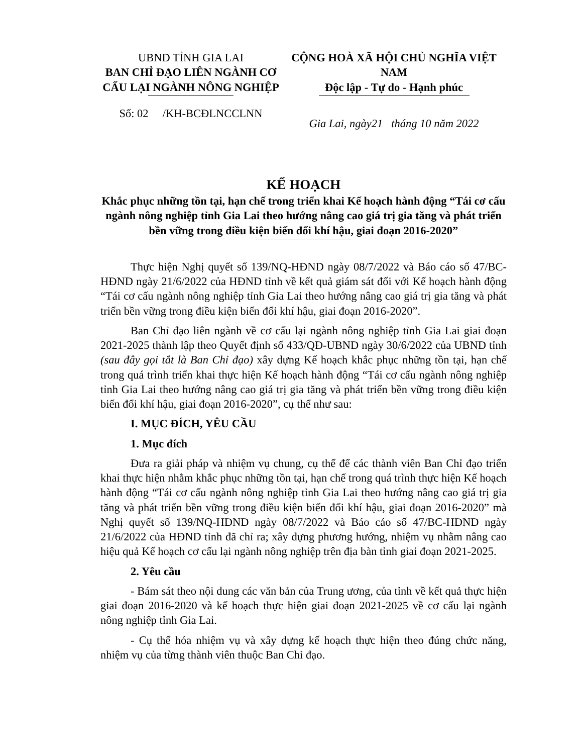UBND TỈNH GIA LAI
BAN CHỈ ĐẠO LIÊN NGÀNH CƠ CẤU LẠI NGÀNH NÔNG NGHIỆP
Số: 02 /KH-BCĐLNCCLNN
CỘNG HOÀ XÃ HỘI CHỦ NGHĨA VIỆT NAM
Độc lập - Tự do - Hạnh phúc
Gia Lai, ngày21 tháng 10 năm 2022
KẾ HOẠCH
Khắc phục những tồn tại, hạn chế trong triển khai Kế hoạch hành động “Tái cơ cấu ngành nông nghiệp tỉnh Gia Lai theo hướng nâng cao giá trị gia tăng và phát triển bền vững trong điều kiện biến đổi khí hậu, giai đoạn 2016-2020”
Thực hiện Nghị quyết số 139/NQ-HĐND ngày 08/7/2022 và Báo cáo số 47/BC-HĐND ngày 21/6/2022 của HĐND tỉnh về kết quả giám sát đối với Kế hoạch hành động “Tái cơ cấu ngành nông nghiệp tỉnh Gia Lai theo hướng nâng cao giá trị gia tăng và phát triển bền vững trong điều kiện biến đổi khí hậu, giai đoạn 2016-2020”.
Ban Chỉ đạo liên ngành về cơ cấu lại ngành nông nghiệp tỉnh Gia Lai giai đoạn 2021-2025 thành lập theo Quyết định số 433/QĐ-UBND ngày 30/6/2022 của UBND tỉnh (sau đây gọi tắt là Ban Chỉ đạo) xây dựng Kế hoạch khắc phục những tồn tại, hạn chế trong quá trình triển khai thực hiện Kế hoạch hành động “Tái cơ cấu ngành nông nghiệp tỉnh Gia Lai theo hướng nâng cao giá trị gia tăng và phát triển bền vững trong điều kiện biến đổi khí hậu, giai đoạn 2016-2020”, cụ thể như sau:
I. MỤC ĐÍCH, YÊU CẦU
1. Mục đích
Đưa ra giải pháp và nhiệm vụ chung, cụ thể để các thành viên Ban Chỉ đạo triển khai thực hiện nhằm khắc phục những tồn tại, hạn chế trong quá trình thực hiện Kế hoạch hành động “Tái cơ cấu ngành nông nghiệp tỉnh Gia Lai theo hướng nâng cao giá trị gia tăng và phát triển bền vững trong điều kiện biến đổi khí hậu, giai đoạn 2016-2020” mà Nghị quyết số 139/NQ-HĐND ngày 08/7/2022 và Báo cáo số 47/BC-HĐND ngày 21/6/2022 của HĐND tỉnh đã chỉ ra; xây dựng phương hướng, nhiệm vụ nhằm nâng cao hiệu quả Kế hoạch cơ cấu lại ngành nông nghiệp trên địa bàn tỉnh giai đoạn 2021-2025.
2. Yêu cầu
- Bám sát theo nội dung các văn bản của Trung ương, của tỉnh về kết quả thực hiện giai đoạn 2016-2020 và kế hoạch thực hiện giai đoạn 2021-2025 về cơ cấu lại ngành nông nghiệp tỉnh Gia Lai.
- Cụ thể hóa nhiệm vụ và xây dựng kế hoạch thực hiện theo đúng chức năng, nhiệm vụ của từng thành viên thuộc Ban Chỉ đạo.